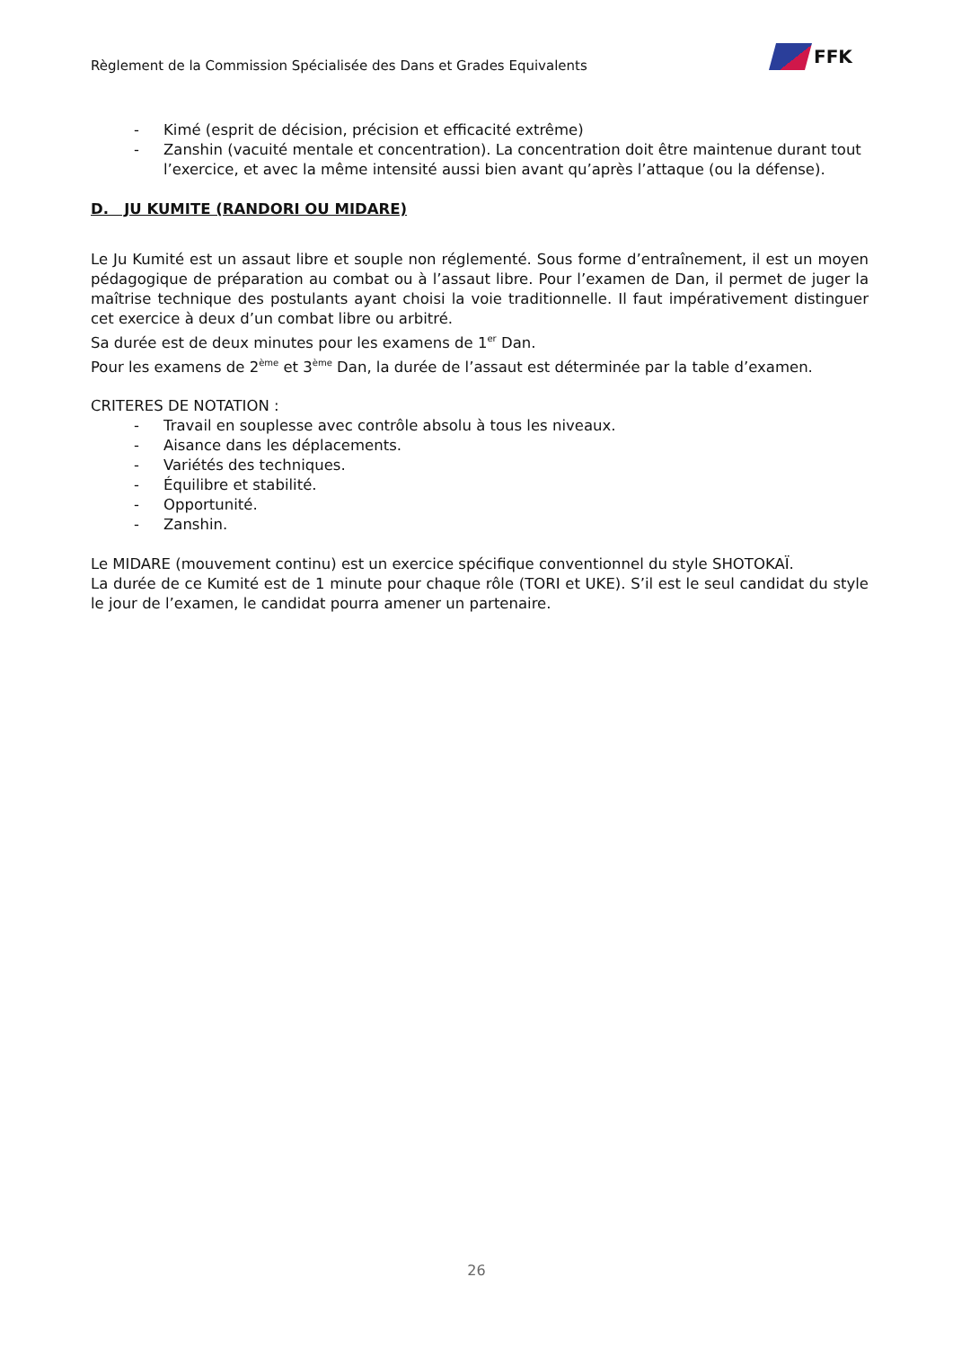Règlement de la Commission Spécialisée des Dans et Grades Equivalents
FFK
- Kimé (esprit de décision, précision et efficacité extrême)
- Zanshin (vacuité mentale et concentration). La concentration doit être maintenue durant tout l’exercice, et avec la même intensité aussi bien avant qu’après l’attaque (ou la défense).
D. JU KUMITE (RANDORI OU MIDARE)
Le Ju Kumité est un assaut libre et souple non réglementé. Sous forme d’entraînement, il est un moyen pédagogique de préparation au combat ou à l’assaut libre. Pour l’examen de Dan, il permet de juger la maîtrise technique des postulants ayant choisi la voie traditionnelle. Il faut impérativement distinguer cet exercice à deux d’un combat libre ou arbitré.
Sa durée est de deux minutes pour les examens de 1<sup>er</sup> Dan.
Pour les examens de 2<sup>ème</sup> et 3<sup>ème</sup> Dan, la durée de l’assaut est déterminée par la table d’examen.
CRITERES DE NOTATION :
- Travail en souplesse avec contrôle absolu à tous les niveaux.
- Aisance dans les déplacements.
- Variétés des techniques.
- Équilibre et stabilité.
- Opportunité.
- Zanshin.
Le MIDARE (mouvement continu) est un exercice spécifique conventionnel du style SHOTOKAÏ.
La durée de ce Kumité est de 1 minute pour chaque rôle (TORI et UKE). S’il est le seul candidat du style le jour de l’examen, le candidat pourra amener un partenaire.
26